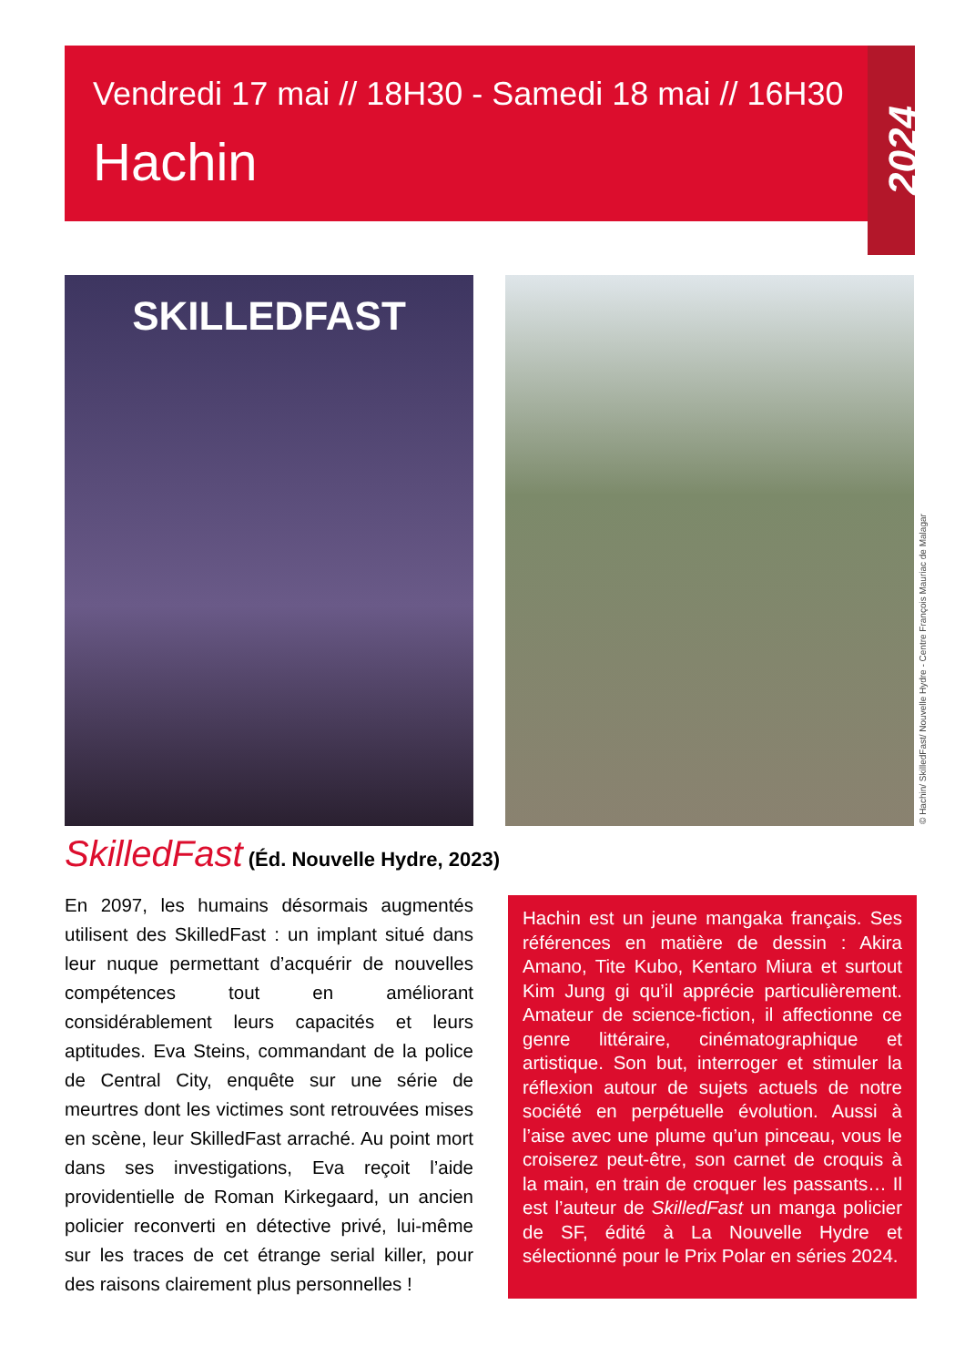Vendredi 17 mai // 18H30 - Samedi 18 mai // 16H30
Hachin
2024
SKILLEDFAST
© Hachin/ SkilledFast/ Nouvelle Hydre - Centre François Mauriac de Malagar
SkilledFast (Éd. Nouvelle Hydre, 2023)
En 2097, les humains désormais augmentés utilisent des SkilledFast : un implant situé dans leur nuque permettant d’acquérir de nouvelles compétences tout en améliorant considérablement leurs capacités et leurs aptitudes. Eva Steins, commandant de la police de Central City, enquête sur une série de meurtres dont les victimes sont retrouvées mises en scène, leur SkilledFast arraché. Au point mort dans ses investigations, Eva reçoit l’aide providentielle de Roman Kirkegaard, un ancien policier reconverti en détective privé, lui-même sur les traces de cet étrange serial killer, pour des raisons clairement plus personnelles !
Hachin est un jeune mangaka français. Ses références en matière de dessin : Akira Amano, Tite Kubo, Kentaro Miura et surtout Kim Jung gi qu’il apprécie particulièrement. Amateur de science-fiction, il affectionne ce genre littéraire, cinématographique et artistique. Son but, interroger et stimuler la réflexion autour de sujets actuels de notre société en perpétuelle évolution. Aussi à l’aise avec une plume qu’un pinceau, vous le croiserez peut-être, son carnet de croquis à la main, en train de croquer les passants… Il est l’auteur de SkilledFast un manga policier de SF, édité à La Nouvelle Hydre et sélectionné pour le Prix Polar en séries 2024.